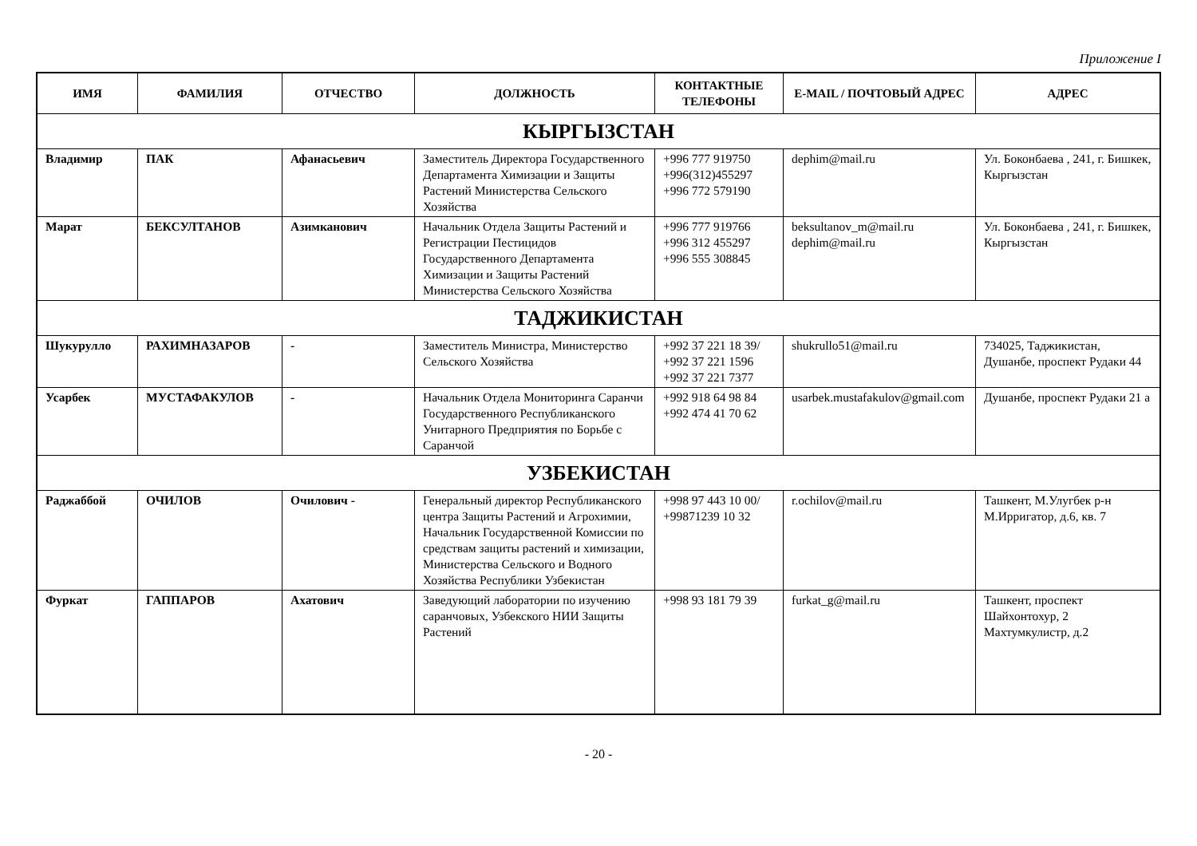Приложение I
| ИМЯ | ФАМИЛИЯ | ОТЧЕСТВО | ДОЛЖНОСТЬ | КОНТАКТНЫЕ ТЕЛЕФОНЫ | E-MAIL / ПОЧТОВЫЙ АДРЕС | АДРЕС |
| --- | --- | --- | --- | --- | --- | --- |
| КЫРГЫЗСТАН | | | | | | |
| Владимир | ПАК | Афанасьевич | Заместитель Директора Государственного Департамента Химизации и Защиты Растений Министерства Сельского Хозяйства | +996 777 919750 +996(312)455297 +996 772 579190 | dephim@mail.ru | Ул. Боконбаева , 241, г. Бишкек, Кыргызстан |
| Марат | БЕКСУЛТАНОВ | Азимканович | Начальник Отдела Защиты Растений и Регистрации Пестицидов Государственного Департамента Химизации и Защиты Растений Министерства Сельского Хозяйства | +996 777 919766 +996 312 455297 +996 555 308845 | beksultanov_m@mail.ru dephim@mail.ru | Ул. Боконбаева , 241, г. Бишкек, Кыргызстан |
| ТАДЖИКИСТАН | | | | | | |
| Шукурулло | РАХИМНАЗАРОВ | - | Заместитель Министра, Министерство Сельского Хозяйства | +992 37 221 18 39/ +992 37 221 1596 +992 37 221 7377 | shukrullo51@mail.ru | 734025, Таджикистан, Душанбе, проспект Рудаки 44 |
| Усарбек | МУСТАФАКУЛОВ | - | Начальник Отдела Мониторинга Саранчи Государственного Республиканского Унитарного Предприятия по Борьбе с Саранчой | +992 918 64 98 84 +992 474 41 70 62 | usarbek.mustafakulov@gmail.com | Душанбе, проспект Рудаки 21 а |
| УЗБЕКИСТАН | | | | | | |
| Раджаббой | ОЧИЛОВ | Очилович - | Генеральный директор Республиканского центра Защиты Растений и Агрохимии, Начальник Государственной Комиссии по средствам защиты растений и химизации, Министерства Сельского и Водного Хозяйства Республики Узбекистан | +998 97 443 10 00/ +99871239 10 32 | r.ochilov@mail.ru | Ташкент, М.Улугбек р-н М.Ирригатор, д.6, кв. 7 |
| Фуркат | ГАППАРОВ | Ахатович | Заведующий лаборатории по изучению саранчовых, Узбекского НИИ Защиты Растений | +998 93 181 79 39 | furkat_g@mail.ru | Ташкент, проспект Шайхонтохур, 2 Махтумкулистр, д.2 |
- 20 -